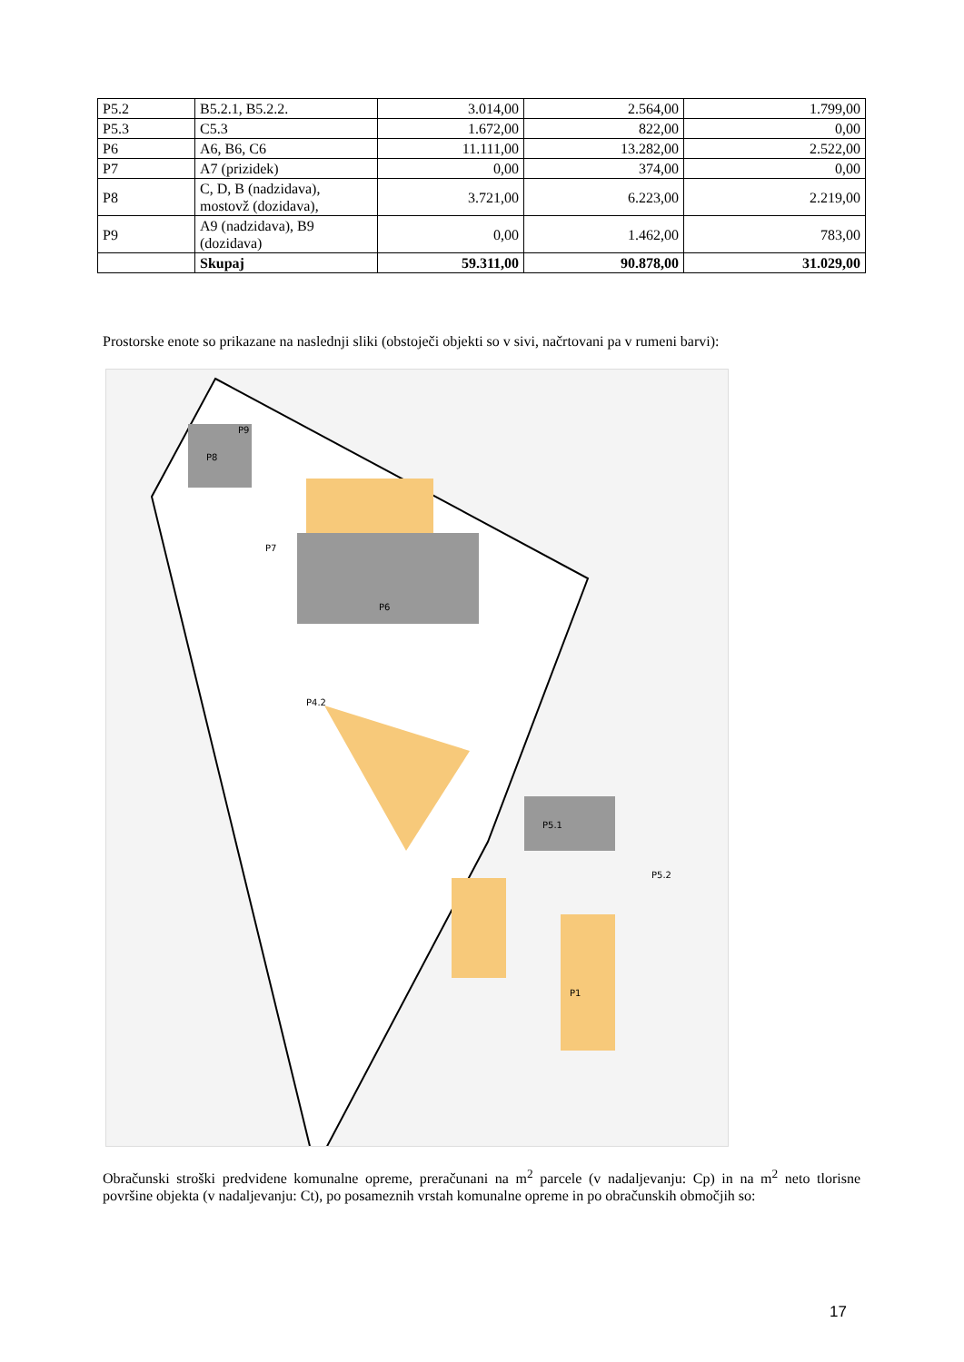| P5.2 | B5.2.1, B5.2.2. | 3.014,00 | 2.564,00 | 1.799,00 |
| P5.3 | C5.3 | 1.672,00 | 822,00 | 0,00 |
| P6 | A6, B6, C6 | 11.111,00 | 13.282,00 | 2.522,00 |
| P7 | A7 (prizidek) | 0,00 | 374,00 | 0,00 |
| P8 | C, D, B (nadzidava), mostovž (dozidava), | 3.721,00 | 6.223,00 | 2.219,00 |
| P9 | A9 (nadzidava), B9 (dozidava) | 0,00 | 1.462,00 | 783,00 |
| | Skupaj | 59.311,00 | 90.878,00 | 31.029,00 |
Prostorske enote so prikazane na naslednji sliki (obstoječi objekti so v sivi, načrtovani pa v rumeni barvi):
P8
P9
P7
P6
P5.1
P5.2
P4.2
P1
Obračunski stroški predvidene komunalne opreme, preračunani na m<sup>2</sup> parcele (v nadaljevanju: Cp) in na m<sup>2</sup> neto tlorisne površine objekta (v nadaljevanju: Ct), po posameznih vrstah komunalne opreme in po obračunskih območjih so:
17